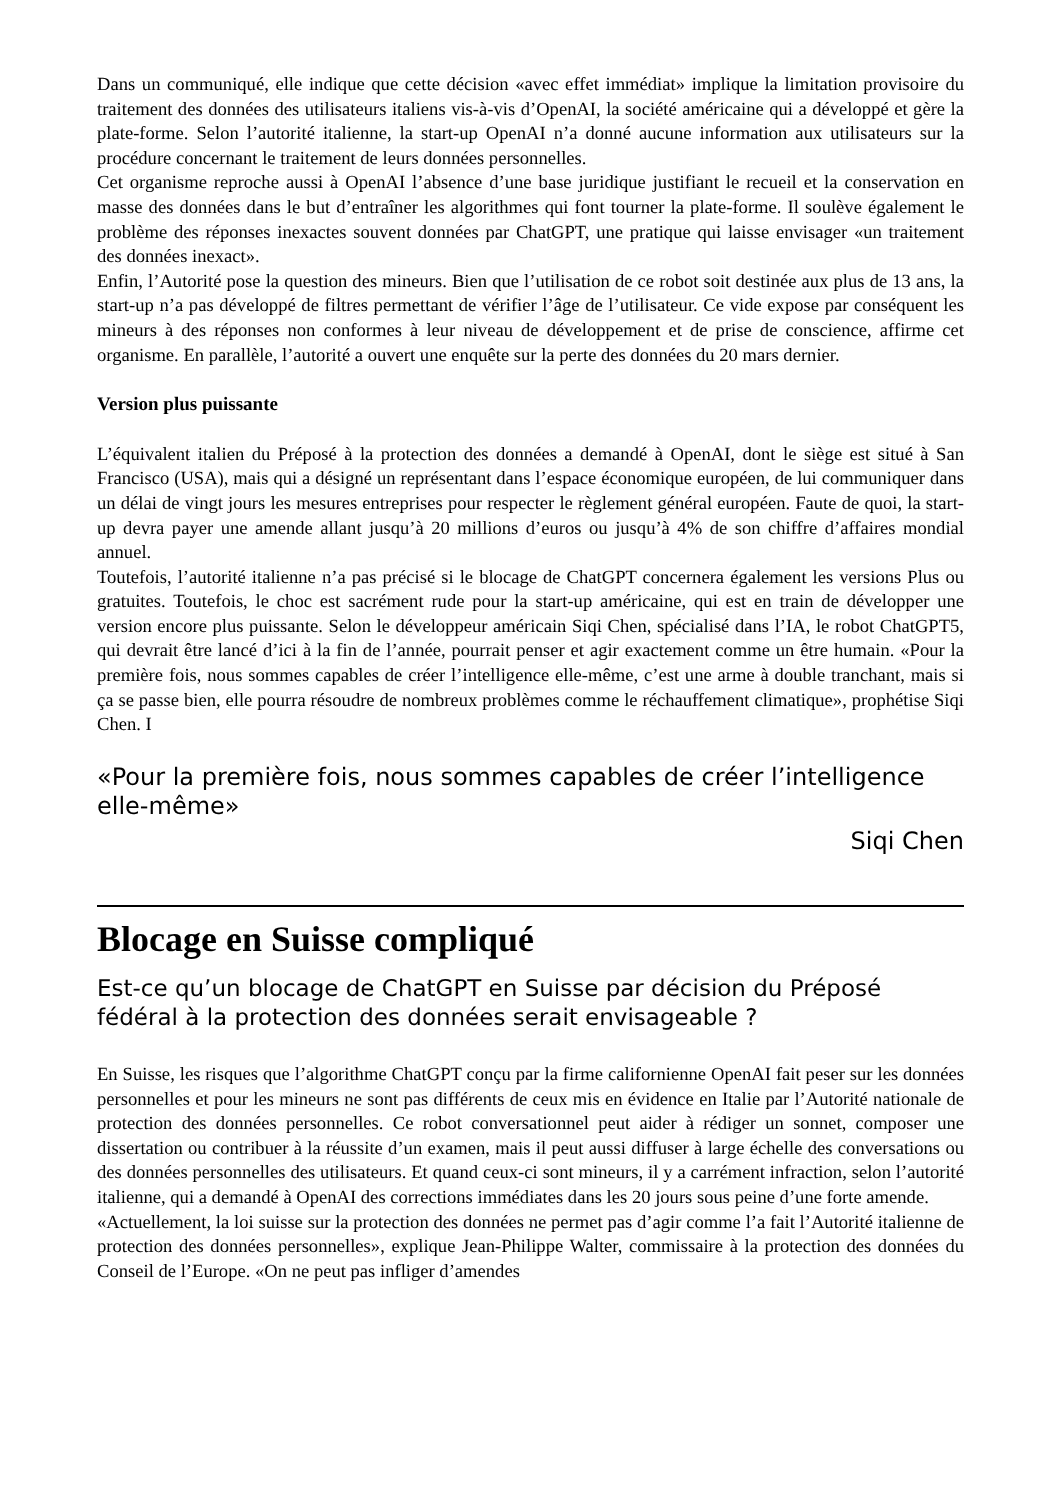Dans un communiqué, elle indique que cette décision «avec effet immédiat» implique la limitation provisoire du traitement des données des utilisateurs italiens vis-à-vis d’OpenAI, la société américaine qui a développé et gère la plate-forme. Selon l’autorité italienne, la start-up OpenAI n’a donné aucune information aux utilisateurs sur la procédure concernant le traitement de leurs données personnelles.
Cet organisme reproche aussi à OpenAI l’absence d’une base juridique justifiant le recueil et la conservation en masse des données dans le but d’entraîner les algorithmes qui font tourner la plate-forme. Il soulève également le problème des réponses inexactes souvent données par ChatGPT, une pratique qui laisse envisager «un traitement des données inexact».
Enfin, l’Autorité pose la question des mineurs. Bien que l’utilisation de ce robot soit destinée aux plus de 13 ans, la start-up n’a pas développé de filtres permettant de vérifier l’âge de l’utilisateur. Ce vide expose par conséquent les mineurs à des réponses non conformes à leur niveau de développement et de prise de conscience, affirme cet organisme. En parallèle, l’autorité a ouvert une enquête sur la perte des données du 20 mars dernier.
Version plus puissante
L’équivalent italien du Préposé à la protection des données a demandé à OpenAI, dont le siège est situé à San Francisco (USA), mais qui a désigné un représentant dans l’espace économique européen, de lui communiquer dans un délai de vingt jours les mesures entreprises pour respecter le règlement général européen. Faute de quoi, la start-up devra payer une amende allant jusqu’à 20 millions d’euros ou jusqu’à 4% de son chiffre d’affaires mondial annuel.
Toutefois, l’autorité italienne n’a pas précisé si le blocage de ChatGPT concernera également les versions Plus ou gratuites. Toutefois, le choc est sacrément rude pour la start-up américaine, qui est en train de développer une version encore plus puissante. Selon le développeur américain Siqi Chen, spécialisé dans l’IA, le robot ChatGPT5, qui devrait être lancé d’ici à la fin de l’année, pourrait penser et agir exactement comme un être humain. «Pour la première fois, nous sommes capables de créer l’intelligence elle-même, c’est une arme à double tranchant, mais si ça se passe bien, elle pourra résoudre de nombreux problèmes comme le réchauffement climatique», prophétise Siqi Chen. I
«Pour la première fois, nous sommes capables de créer l’intelligence elle-même»
Siqi Chen
Blocage en Suisse compliqué
Est-ce qu’un blocage de ChatGPT en Suisse par décision du Préposé fédéral à la protection des données serait envisageable ?
En Suisse, les risques que l’algorithme ChatGPT conçu par la firme californienne OpenAI fait peser sur les données personnelles et pour les mineurs ne sont pas différents de ceux mis en évidence en Italie par l’Autorité nationale de protection des données personnelles. Ce robot conversationnel peut aider à rédiger un sonnet, composer une dissertation ou contribuer à la réussite d’un examen, mais il peut aussi diffuser à large échelle des conversations ou des données personnelles des utilisateurs. Et quand ceux-ci sont mineurs, il y a carrément infraction, selon l’autorité italienne, qui a demandé à OpenAI des corrections immédiates dans les 20 jours sous peine d’une forte amende.
«Actuellement, la loi suisse sur la protection des données ne permet pas d’agir comme l’a fait l’Autorité italienne de protection des données personnelles», explique Jean-Philippe Walter, commissaire à la protection des données du Conseil de l’Europe. «On ne peut pas infliger d’amendes